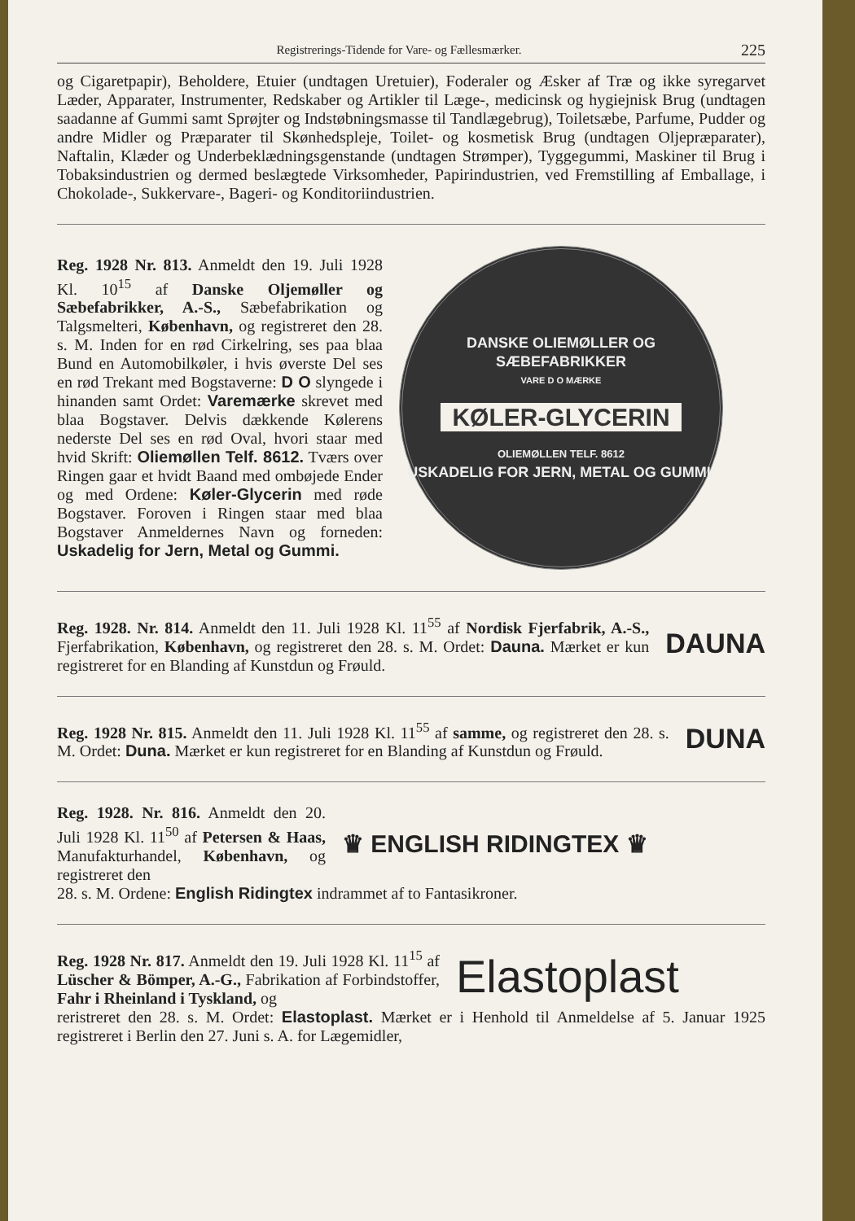Registrerings-Tidende for Vare- og Fællesmærker. 225
og Cigaretpapir), Beholdere, Etuier (undtagen Uretuier), Foderaler og Æsker af Træ og ikke syregarvet Læder, Apparater, Instrumenter, Redskaber og Artikler til Læge-, medicinsk og hygiejnisk Brug (undtagen saadanne af Gummi samt Sprøjter og Indstøbningsmasse til Tandlægebrug), Toiletsæbe, Parfume, Pudder og andre Midler og Præparater til Skønhedspleje, Toilet- og kosmetisk Brug (undtagen Oljepræparater), Naftalin, Klæder og Underbeklædningsgenstande (undtagen Strømper), Tyggegummi, Maskiner til Brug i Tobaksindustrien og dermed beslægtede Virksomheder, Papirindustrien, ved Fremstilling af Emballage, i Chokolade-, Sukkervare-, Bageri- og Konditoriindustrien.
Reg. 1928 Nr. 813. Anmeldt den 19. Juli 1928 Kl. 10<sup>15</sup> af Danske Oljemøller og Sæbefabrikker, A.-S., Sæbefabrikation og Talgsmelteri, København, og registreret den 28. s. M. Inden for en rød Cirkelring, ses paa blaa Bund en Automobilkøler, i hvis øverste Del ses en rød Trekant med Bogstaverne: D O slyngede i hinanden samt Ordet: Varemærke skrevet med blaa Bogstaver. Delvis dækkende Kølerens nederste Del ses en rød Oval, hvori staar med hvid Skrift: Oliemøllen Telf. 8612. Tværs over Ringen gaar et hvidt Baand med ombøjede Ender og med Ordene: Køler-Glycerin med røde Bogstaver. Foroven i Ringen staar med blaa Bogstaver Anmeldernes Navn og forneden: Uskadelig for Jern, Metal og Gummi.
DANSKE OLIEMØLLER OG SÆBEFABRIKKER
VARE D O MÆRKE
KØLER-GLYCERIN
OLIEMØLLEN TELF. 8612
USKADELIG FOR JERN, METAL OG GUMMI.
Reg. 1928. Nr. 814. Anmeldt den 11. Juli 1928 Kl. 11<sup>55</sup> af Nordisk Fjerfabrik, A.-S., Fjerfabrikation, København, og registreret den 28. s. M. Ordet: Dauna. Mærket er kun registreret for en Blanding af Kunstdun og Frøuld.
DAUNA
Reg. 1928 Nr. 815. Anmeldt den 11. Juli 1928 Kl. 11<sup>55</sup> af samme, og registreret den 28. s. M. Ordet: Duna. Mærket er kun registreret for en Blanding af Kunstdun og Frøuld.
DUNA
Reg. 1928. Nr. 816. Anmeldt den 20. Juli 1928 Kl. 11<sup>50</sup> af Petersen & Haas, Manufakturhandel, København, og registreret den
♛ ENGLISH RIDINGTEX ♛
28. s. M. Ordene: English Ridingtex indrammet af to Fantasikroner.
Reg. 1928 Nr. 817. Anmeldt den 19. Juli 1928 Kl. 11<sup>15</sup> af Lüscher & Bömper, A.-G., Fabrikation af Forbindstoffer, Fahr i Rheinland i Tyskland, og
Elastoplast
reristreret den 28. s. M. Ordet: Elastoplast. Mærket er i Henhold til Anmeldelse af 5. Januar 1925 registreret i Berlin den 27. Juni s. A. for Lægemidler,